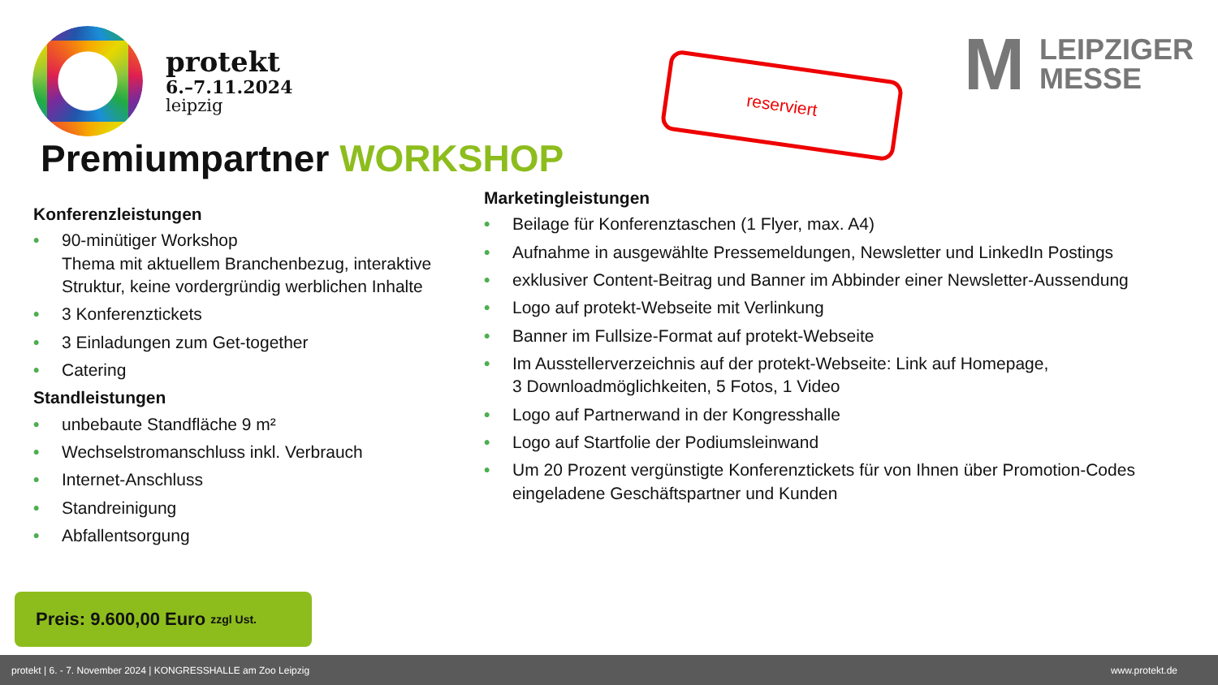protekt
6.–7.11.2024
leipzig
reserviert
M
LEIPZIGER
MESSE
Premiumpartner WORKSHOP
Konferenzleistungen
• 90-minütiger Workshop
Thema mit aktuellem Branchenbezug, interaktive Struktur, keine vordergründig werblichen Inhalte
• 3 Konferenztickets
• 3 Einladungen zum Get-together
• Catering
Standleistungen
• unbebaute Standfläche 9 m²
• Wechselstromanschluss inkl. Verbrauch
• Internet-Anschluss
• Standreinigung
• Abfallentsorgung
Marketingleistungen
• Beilage für Konferenztaschen (1 Flyer, max. A4)
• Aufnahme in ausgewählte Pressemeldungen, Newsletter und LinkedIn Postings
• exklusiver Content-Beitrag und Banner im Abbinder einer Newsletter-Aussendung
• Logo auf protekt-Webseite mit Verlinkung
• Banner im Fullsize-Format auf protekt-Webseite
• Im Ausstellerverzeichnis auf der protekt-Webseite: Link auf Homepage,
3 Downloadmöglichkeiten, 5 Fotos, 1 Video
• Logo auf Partnerwand in der Kongresshalle
• Logo auf Startfolie der Podiumsleinwand
• Um 20 Prozent vergünstigte Konferenztickets für von Ihnen über Promotion-Codes eingeladene Geschäftspartner und Kunden
Preis: 9.600,00 Euro zzgl Ust.
protekt | 6. - 7. November 2024 | KONGRESSHALLE am Zoo Leipzig www.protekt.de